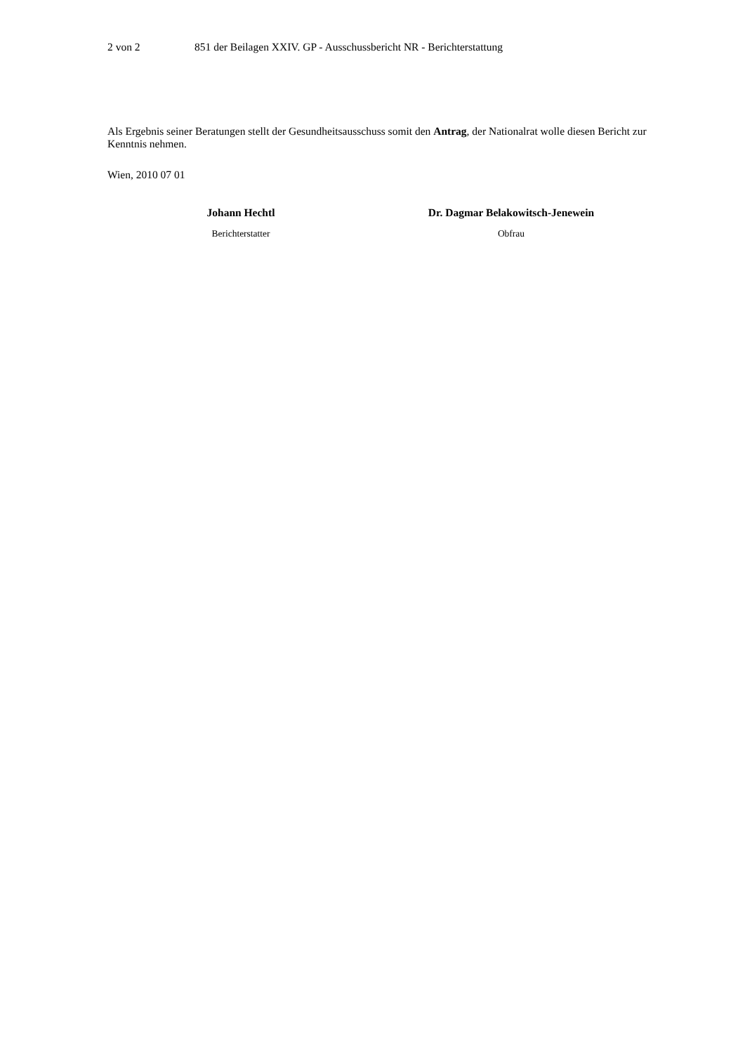2 von 2 851 der Beilagen XXIV. GP - Ausschussbericht NR - Berichterstattung
Als Ergebnis seiner Beratungen stellt der Gesundheitsausschuss somit den Antrag, der Nationalrat wolle diesen Bericht zur Kenntnis nehmen.
Wien, 2010 07 01
Johann Hechtl
Berichterstatter
Dr. Dagmar Belakowitsch-Jenewein
Obfrau